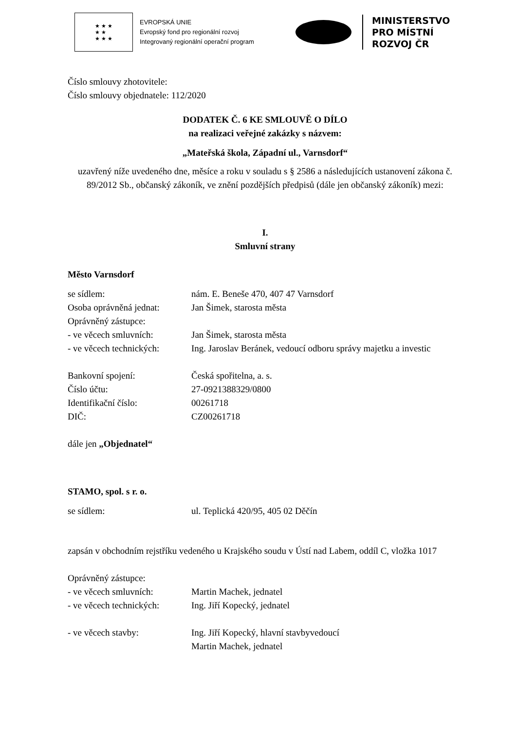★ ★ ★
★ ★
★ ★ ★
EVROPSKÁ UNIE
Evropský fond pro regionální rozvoj
Integrovaný regionální operační program
MINISTERSTVO
PRO MÍSTNÍ
ROZVOJ ČR
Číslo smlouvy zhotovitele:
Číslo smlouvy objednatele: 112/2020
DODATEK Č. 6 KE SMLOUVĚ O DÍLO
na realizaci veřejné zakázky s názvem:
„Mateřská škola, Západní ul., Varnsdorf“
uzavřený níže uvedeného dne, měsíce a roku v souladu s § 2586 a následujících ustanovení zákona č. 89/2012 Sb., občanský zákoník, ve znění pozdějších předpisů (dále jen občanský zákoník) mezi:
I.
Smluvní strany
Město Varnsdorf
| se sídlem: | nám. E. Beneše 470, 407 47 Varnsdorf |
| Osoba oprávněná jednat: | Jan Šimek, starosta města |
| Oprávněný zástupce: | |
| - ve věcech smluvních: | Jan Šimek, starosta města |
| - ve věcech technických: | Ing. Jaroslav Beránek, vedoucí odboru správy majetku a investic |
| Bankovní spojení: | Česká spořitelna, a. s. |
| Číslo účtu: | 27-0921388329/0800 |
| Identifikační číslo: | 00261718 |
| DIČ: | CZ00261718 |
dále jen „Objednatel“
STAMO, spol. s r. o.
| se sídlem: | ul. Teplická 420/95, 405 02 Děčín |
zapsán v obchodním rejstříku vedeného u Krajského soudu v Ústí nad Labem, oddíl C, vložka 1017
| Oprávněný zástupce: | |
| - ve věcech smluvních: | Martin Machek, jednatel |
| - ve věcech technických: | Ing. Jiří Kopecký, jednatel |
| - ve věcech stavby: | Ing. Jiří Kopecký, hlavní stavbyvedoucí Martin Machek, jednatel |